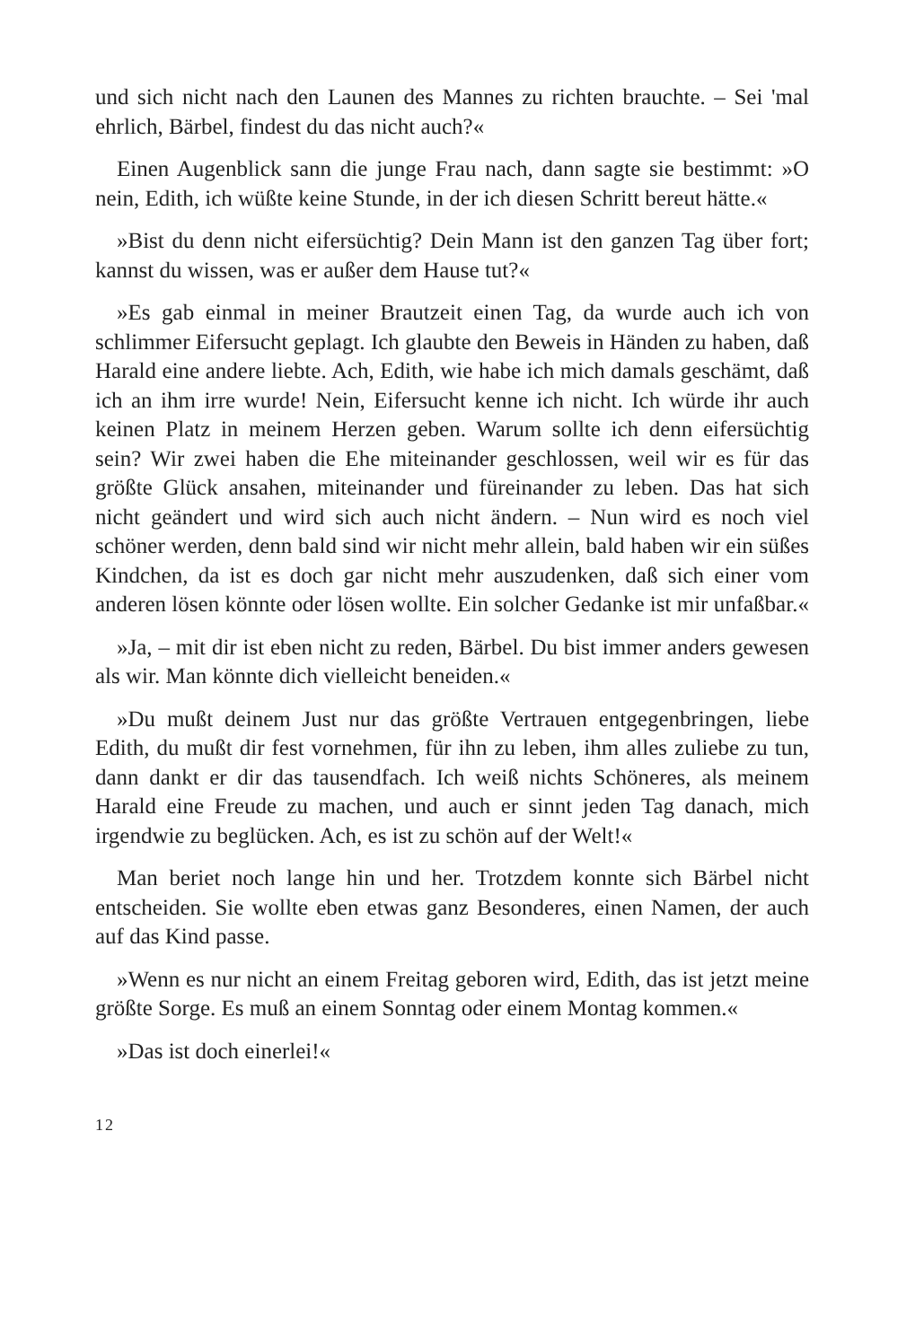und sich nicht nach den Launen des Mannes zu richten brauchte. – Sei 'mal ehrlich, Bärbel, findest du das nicht auch?«
Einen Augenblick sann die junge Frau nach, dann sagte sie bestimmt: »O nein, Edith, ich wüßte keine Stunde, in der ich diesen Schritt bereut hätte.«
»Bist du denn nicht eifersüchtig? Dein Mann ist den ganzen Tag über fort; kannst du wissen, was er außer dem Hause tut?«
»Es gab einmal in meiner Brautzeit einen Tag, da wurde auch ich von schlimmer Eifersucht geplagt. Ich glaubte den Beweis in Händen zu haben, daß Harald eine andere liebte. Ach, Edith, wie habe ich mich damals geschämt, daß ich an ihm irre wurde! Nein, Eifersucht kenne ich nicht. Ich würde ihr auch keinen Platz in meinem Herzen geben. Warum sollte ich denn eifersüchtig sein? Wir zwei haben die Ehe miteinander geschlossen, weil wir es für das größte Glück ansahen, miteinander und füreinander zu leben. Das hat sich nicht geändert und wird sich auch nicht ändern. – Nun wird es noch viel schöner werden, denn bald sind wir nicht mehr allein, bald haben wir ein süßes Kindchen, da ist es doch gar nicht mehr auszudenken, daß sich einer vom anderen lösen könnte oder lösen wollte. Ein solcher Gedanke ist mir unfaßbar.«
»Ja, – mit dir ist eben nicht zu reden, Bärbel. Du bist immer anders gewesen als wir. Man könnte dich vielleicht beneiden.«
»Du mußt deinem Just nur das größte Vertrauen entgegenbringen, liebe Edith, du mußt dir fest vornehmen, für ihn zu leben, ihm alles zuliebe zu tun, dann dankt er dir das tausendfach. Ich weiß nichts Schöneres, als meinem Harald eine Freude zu machen, und auch er sinnt jeden Tag danach, mich irgendwie zu beglücken. Ach, es ist zu schön auf der Welt!«
Man beriet noch lange hin und her. Trotzdem konnte sich Bärbel nicht entscheiden. Sie wollte eben etwas ganz Besonderes, einen Namen, der auch auf das Kind passe.
»Wenn es nur nicht an einem Freitag geboren wird, Edith, das ist jetzt meine größte Sorge. Es muß an einem Sonntag oder einem Montag kommen.«
»Das ist doch einerlei!«
12